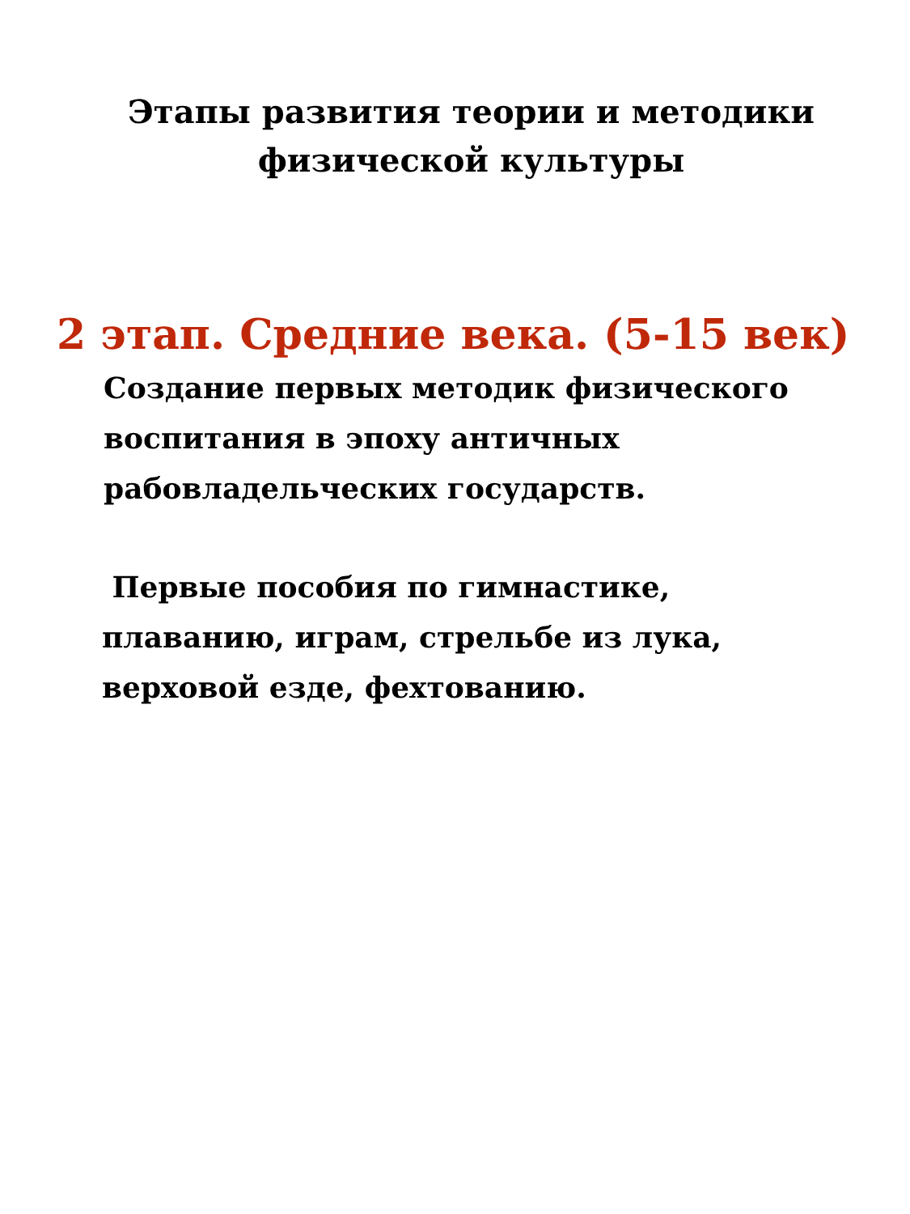Этапы развития теории и методики
физической культуры
2 этап. Средние века. (5-15 век)
Создание первых методик физического воспитания в эпоху античных рабовладельческих государств.
Первые пособия по гимнастике, плаванию, играм, стрельбе из лука, верховой езде, фехтованию.